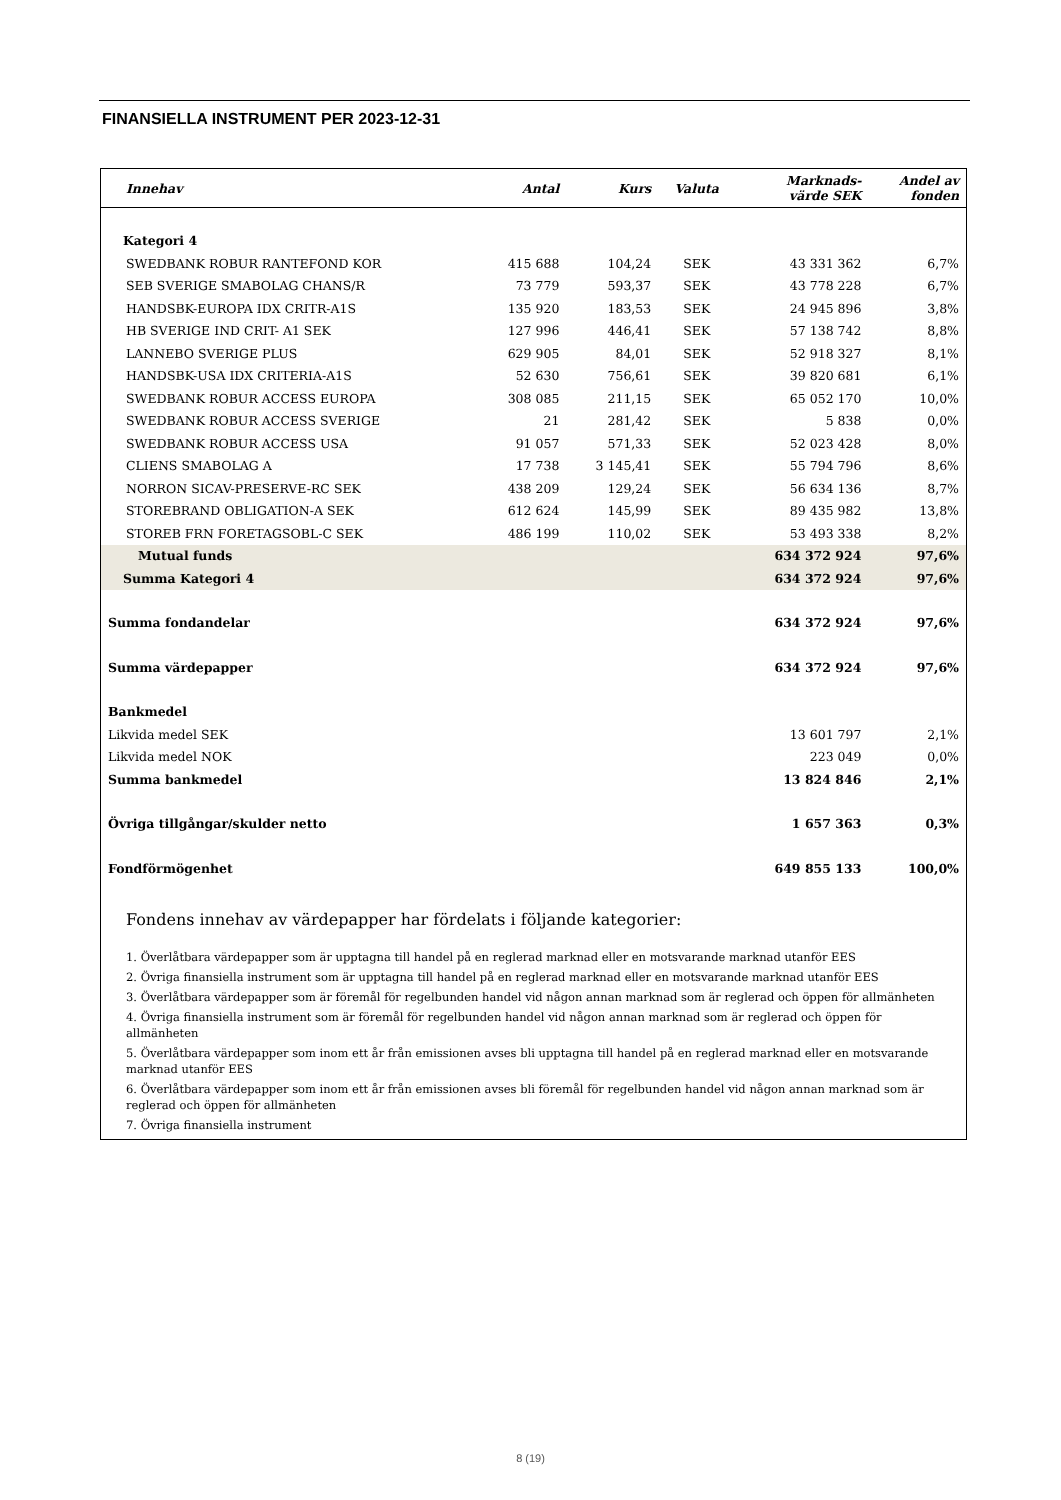FINANSIELLA INSTRUMENT PER 2023-12-31
| Innehav | Antal | Kurs | Valuta | Marknads- värde SEK | Andel av fonden |
| --- | --- | --- | --- | --- | --- |
| Kategori 4 | | | | | |
| SWEDBANK ROBUR RANTEFOND KOR | 415 688 | 104,24 | SEK | 43 331 362 | 6,7% |
| SEB SVERIGE SMABOLAG CHANS/R | 73 779 | 593,37 | SEK | 43 778 228 | 6,7% |
| HANDSBK-EUROPA IDX CRITR-A1S | 135 920 | 183,53 | SEK | 24 945 896 | 3,8% |
| HB SVERIGE IND CRIT- A1 SEK | 127 996 | 446,41 | SEK | 57 138 742 | 8,8% |
| LANNEBO SVERIGE PLUS | 629 905 | 84,01 | SEK | 52 918 327 | 8,1% |
| HANDSBK-USA IDX CRITERIA-A1S | 52 630 | 756,61 | SEK | 39 820 681 | 6,1% |
| SWEDBANK ROBUR ACCESS EUROPA | 308 085 | 211,15 | SEK | 65 052 170 | 10,0% |
| SWEDBANK ROBUR ACCESS SVERIGE | 21 | 281,42 | SEK | 5 838 | 0,0% |
| SWEDBANK ROBUR ACCESS USA | 91 057 | 571,33 | SEK | 52 023 428 | 8,0% |
| CLIENS SMABOLAG A | 17 738 | 3 145,41 | SEK | 55 794 796 | 8,6% |
| NORRON SICAV-PRESERVE-RC SEK | 438 209 | 129,24 | SEK | 56 634 136 | 8,7% |
| STOREBRAND OBLIGATION-A SEK | 612 624 | 145,99 | SEK | 89 435 982 | 13,8% |
| STOREB FRN FORETAGSOBL-C SEK | 486 199 | 110,02 | SEK | 53 493 338 | 8,2% |
| Mutual funds | | | | 634 372 924 | 97,6% |
| Summa Kategori 4 | | | | 634 372 924 | 97,6% |
| Summa fondandelar | | | | 634 372 924 | 97,6% |
| Summa värdepapper | | | | 634 372 924 | 97,6% |
| Bankmedel | | | | | |
| Likvida medel SEK | | | | 13 601 797 | 2,1% |
| Likvida medel NOK | | | | 223 049 | 0,0% |
| Summa bankmedel | | | | 13 824 846 | 2,1% |
| Övriga tillgångar/skulder netto | | | | 1 657 363 | 0,3% |
| Fondförmögenhet | | | | 649 855 133 | 100,0% |
Fondens innehav av värdepapper har fördelats i följande kategorier:
1. Överlåtbara värdepapper som är upptagna till handel på en reglerad marknad eller en motsvarande marknad utanför EES
2. Övriga finansiella instrument som är upptagna till handel på en reglerad marknad eller en motsvarande marknad utanför EES
3. Överlåtbara värdepapper som är föremål för regelbunden handel vid någon annan marknad som är reglerad och öppen för allmänheten
4. Övriga finansiella instrument som är föremål för regelbunden handel vid någon annan marknad som är reglerad och öppen för allmänheten
5. Överlåtbara värdepapper som inom ett år från emissionen avses bli upptagna till handel på en reglerad marknad eller en motsvarande marknad utanför EES
6. Överlåtbara värdepapper som inom ett år från emissionen avses bli föremål för regelbunden handel vid någon annan marknad som är reglerad och öppen för allmänheten
7. Övriga finansiella instrument
8 (19)